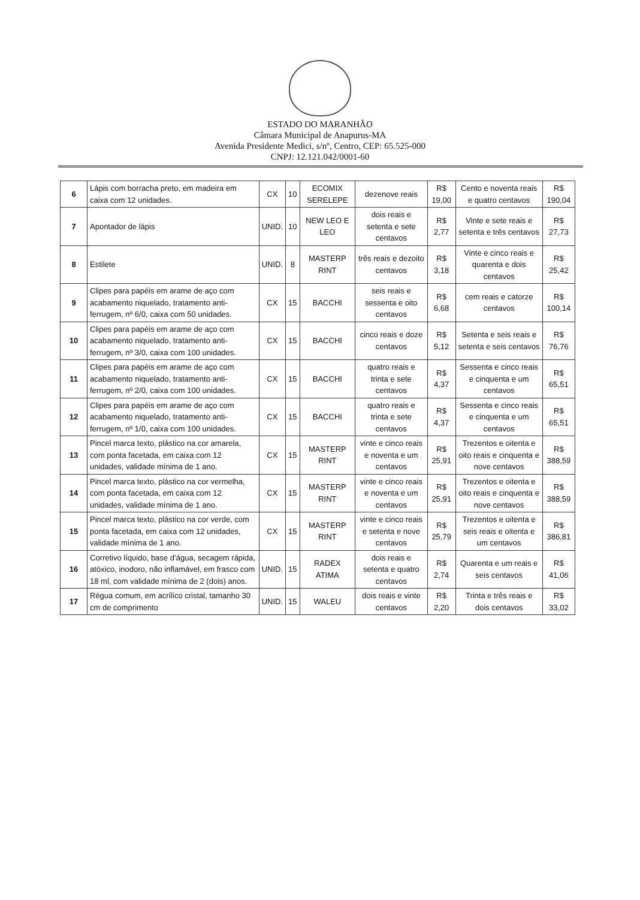ESTADO DO MARANHÃO
Câmara Municipal de Anapurus-MA
Avenida Presidente Medici, s/nº, Centro, CEP: 65.525-000
CNPJ: 12.121.042/0001-60
| 6 | Lápis com borracha preto, em madeira em caixa com 12 unidades. | CX | 10 | ECOMIX SERELEPE | dezenove reais | R$ 19,00 | Cento e noventa reais e quatro centavos | R$ 190,04 |
| 7 | Apontador de lápis | UNID. | 10 | NEW LEO E LEO | dois reais e setenta e sete centavos | R$ 2,77 | Vinte e sete reais e setenta e três centavos | R$ 27,73 |
| 8 | Estilete | UNID. | 8 | MASTERP RINT | três reais e dezoito centavos | R$ 3,18 | Vinte e cinco reais e quarenta e dois centavos | R$ 25,42 |
| 9 | Clipes para papéis em arame de aço com acabamento niquelado, tratamento anti-ferrugem, nº 6/0, caixa com 50 unidades. | CX | 15 | BACCHI | seis reais e sessenta e oito centavos | R$ 6,68 | cem reais e catorze centavos | R$ 100,14 |
| 10 | Clipes para papéis em arame de aço com acabamento niquelado, tratamento anti-ferrugem, nº 3/0, caixa com 100 unidades. | CX | 15 | BACCHI | cinco reais e doze centavos | R$ 5,12 | Setenta e seis reais e setenta e seis centavos | R$ 76,76 |
| 11 | Clipes para papéis em arame de aço com acabamento niquelado, tratamento anti-ferrugem, nº 2/0, caixa com 100 unidades. | CX | 15 | BACCHI | quatro reais e trinta e sete centavos | R$ 4,37 | Sessenta e cinco reais e cinquenta e um centavos | R$ 65,51 |
| 12 | Clipes para papéis em arame de aço com acabamento niquelado, tratamento anti-ferrugem, nº 1/0, caixa com 100 unidades. | CX | 15 | BACCHI | quatro reais e trinta e sete centavos | R$ 4,37 | Sessenta e cinco reais e cinquenta e um centavos | R$ 65,51 |
| 13 | Pincel marca texto, plástico na cor amarela, com ponta facetada, em caixa com 12 unidades, validade mínima de 1 ano. | CX | 15 | MASTERP RINT | vinte e cinco reais e noventa e um centavos | R$ 25,91 | Trezentos e oitenta e oito reais e cinquenta e nove centavos | R$ 388,59 |
| 14 | Pincel marca texto, plástico na cor vermelha, com ponta facetada, em caixa com 12 unidades, validade mínima de 1 ano. | CX | 15 | MASTERP RINT | vinte e cinco reais e noventa e um centavos | R$ 25,91 | Trezentos e oitenta e oito reais e cinquenta e nove centavos | R$ 388,59 |
| 15 | Pincel marca texto, plástico na cor verde, com ponta facetada, em caixa com 12 unidades, validade mínima de 1 ano. | CX | 15 | MASTERP RINT | vinte e cinco reais e setenta e nove centavos | R$ 25,79 | Trezentos e oitenta e seis reais e oitenta e um centavos | R$ 386,81 |
| 16 | Corretivo líquido, base d’água, secagem rápida, atóxico, inodoro, não inflamável, em frasco com 18 ml, com validade mínima de 2 (dois) anos. | UNID. | 15 | RADEX ATIMA | dois reais e setenta e quatro centavos | R$ 2,74 | Quarenta e um reais e seis centavos | R$ 41,06 |
| 17 | Régua comum, em acrílico cristal, tamanho 30 cm de comprimento | UNID. | 15 | WALEU | dois reais e vinte centavos | R$ 2,20 | Trinta e três reais e dois centavos | R$ 33,02 |